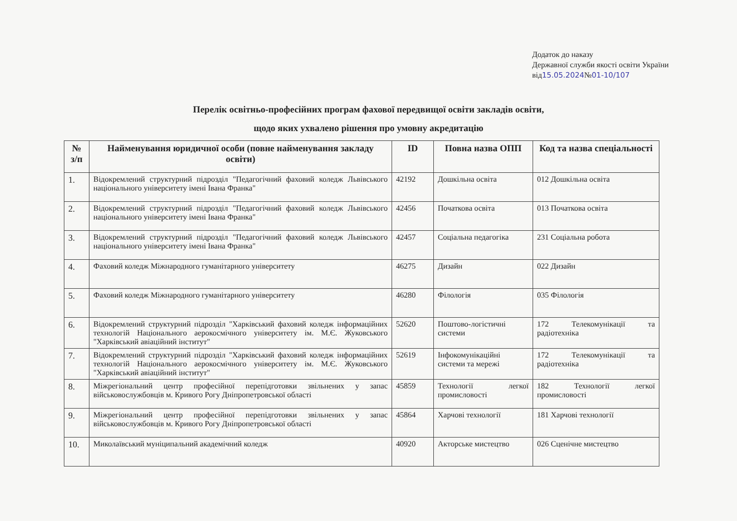Додаток до наказу
Державної служби якості освіти України
від15.05.2024№01-10/107
Перелік освітньо-професійних програм фахової передвищої освіти закладів освіти,
щодо яких ухвалено рішення про умовну акредитацію
| № з/п | Найменування юридичної особи (повне найменування закладу освіти) | ID | Повна назва ОПП | Код та назва спеціальності |
| --- | --- | --- | --- | --- |
| 1. | Відокремлений структурний підрозділ "Педагогічний фаховий коледж Львівського національного університету імені Івана Франка" | 42192 | Дошкільна освіта | 012 Дошкільна освіта |
| 2. | Відокремлений структурний підрозділ "Педагогічний фаховий коледж Львівського національного університету імені Івана Франка" | 42456 | Початкова освіта | 013 Початкова освіта |
| 3. | Відокремлений структурний підрозділ "Педагогічний фаховий коледж Львівського національного університету імені Івана Франка" | 42457 | Соціальна педагогіка | 231 Соціальна робота |
| 4. | Фаховий коледж Міжнародного гуманітарного університету | 46275 | Дизайн | 022 Дизайн |
| 5. | Фаховий коледж Міжнародного гуманітарного університету | 46280 | Філологія | 035 Філологія |
| 6. | Відокремлений структурний підрозділ "Харківський фаховий коледж інформаційних технологій Національного аерокосмічного університету ім. М.Є. Жуковського "Харківський авіаційний інститут" | 52620 | Поштово-логістичні системи | 172 Телекомунікації та радіотехніка |
| 7. | Відокремлений структурний підрозділ "Харківський фаховий коледж інформаційних технологій Національного аерокосмічного університету ім. М.Є. Жуковського "Харківський авіаційний інститут" | 52619 | Інфокомунікаційні системи та мережі | 172 Телекомунікації та радіотехніка |
| 8. | Міжрегіональний центр професійної перепідготовки звільнених у запас військовослужбовців м. Кривого Рогу Дніпропетровської області | 45859 | Технології легкої промисловості | 182 Технології легкої промисловості |
| 9. | Міжрегіональний центр професійної перепідготовки звільнених у запас військовослужбовців м. Кривого Рогу Дніпропетровської області | 45864 | Харчові технології | 181 Харчові технології |
| 10. | Миколаївський муніципальний академічний коледж | 40920 | Акторське мистецтво | 026 Сценічне мистецтво |